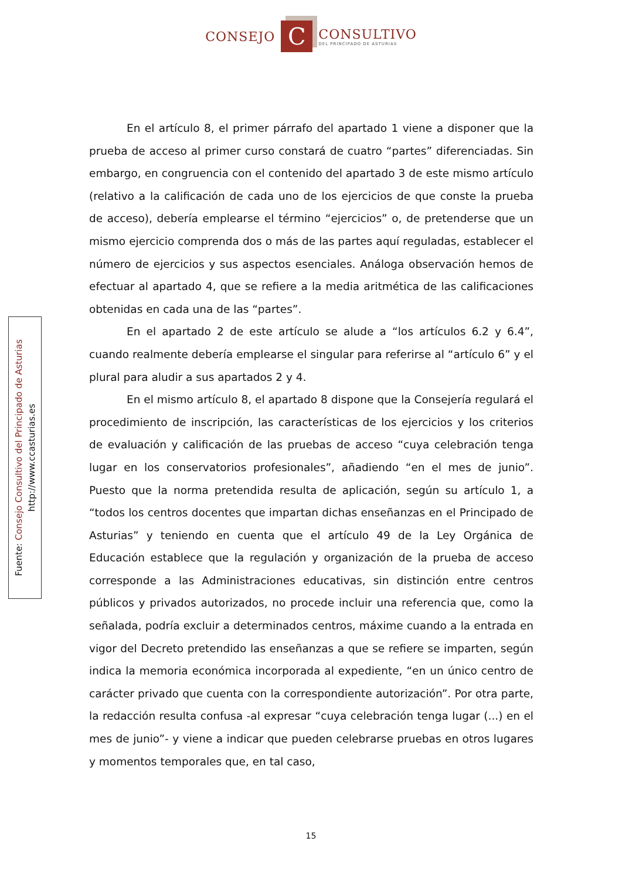CONSEJO C CONSULTIVO
DEL PRINCIPADO DE ASTURIAS
Fuente: Consejo Consultivo del Principado de Asturias
http://www.ccasturias.es
En el artículo 8, el primer párrafo del apartado 1 viene a disponer que la prueba de acceso al primer curso constará de cuatro “partes” diferenciadas. Sin embargo, en congruencia con el contenido del apartado 3 de este mismo artículo (relativo a la calificación de cada uno de los ejercicios de que conste la prueba de acceso), debería emplearse el término “ejercicios” o, de pretenderse que un mismo ejercicio comprenda dos o más de las partes aquí reguladas, establecer el número de ejercicios y sus aspectos esenciales. Análoga observación hemos de efectuar al apartado 4, que se refiere a la media aritmética de las calificaciones obtenidas en cada una de las “partes”.
En el apartado 2 de este artículo se alude a “los artículos 6.2 y 6.4”, cuando realmente debería emplearse el singular para referirse al “artículo 6” y el plural para aludir a sus apartados 2 y 4.
En el mismo artículo 8, el apartado 8 dispone que la Consejería regulará el procedimiento de inscripción, las características de los ejercicios y los criterios de evaluación y calificación de las pruebas de acceso “cuya celebración tenga lugar en los conservatorios profesionales”, añadiendo “en el mes de junio”. Puesto que la norma pretendida resulta de aplicación, según su artículo 1, a “todos los centros docentes que impartan dichas enseñanzas en el Principado de Asturias” y teniendo en cuenta que el artículo 49 de la Ley Orgánica de Educación establece que la regulación y organización de la prueba de acceso corresponde a las Administraciones educativas, sin distinción entre centros públicos y privados autorizados, no procede incluir una referencia que, como la señalada, podría excluir a determinados centros, máxime cuando a la entrada en vigor del Decreto pretendido las enseñanzas a que se refiere se imparten, según indica la memoria económica incorporada al expediente, “en un único centro de carácter privado que cuenta con la correspondiente autorización”. Por otra parte, la redacción resulta confusa -al expresar “cuya celebración tenga lugar (...) en el mes de junio”- y viene a indicar que pueden celebrarse pruebas en otros lugares y momentos temporales que, en tal caso,
15